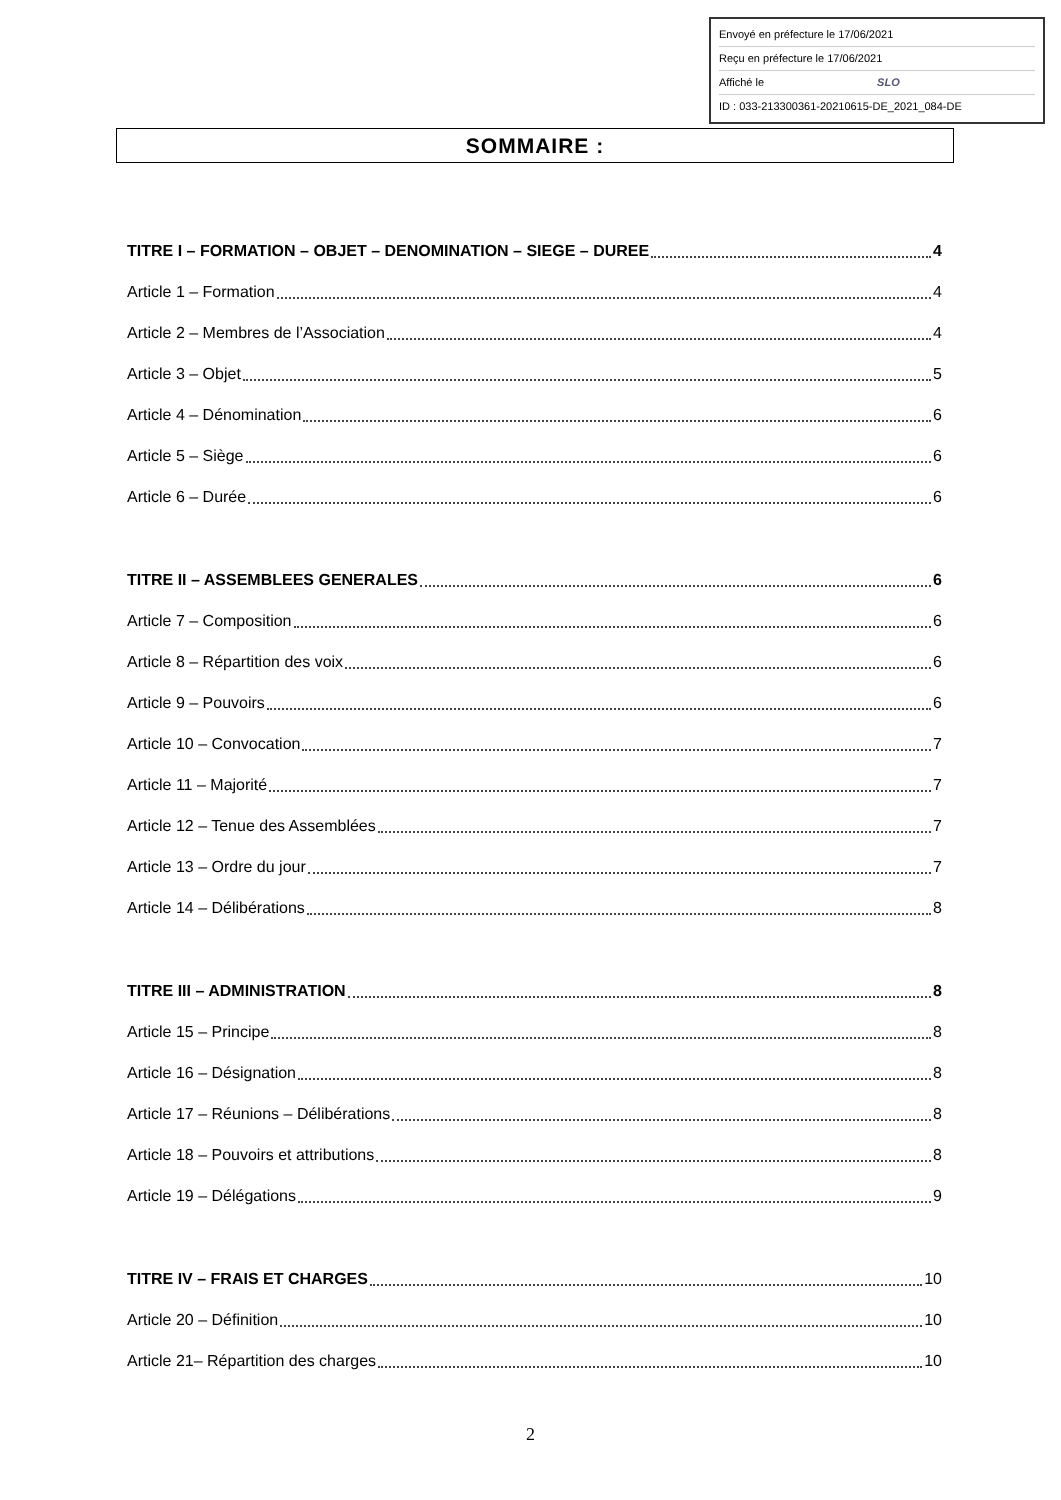Envoyé en préfecture le 17/06/2021
Reçu en préfecture le 17/06/2021
Affiché le SLO
ID : 033-213300361-20210615-DE_2021_084-DE
SOMMAIRE :
TITRE I – FORMATION – OBJET – DENOMINATION – SIEGE – DUREE 4
Article 1 – Formation 4
Article 2 – Membres de l’Association 4
Article 3 – Objet 5
Article 4 – Dénomination 6
Article 5 – Siège 6
Article 6 – Durée 6
TITRE II – ASSEMBLEES GENERALES 6
Article 7 – Composition 6
Article 8 – Répartition des voix 6
Article 9 – Pouvoirs 6
Article 10 – Convocation 7
Article 11 – Majorité 7
Article 12 – Tenue des Assemblées 7
Article 13 – Ordre du jour 7
Article 14 – Délibérations 8
TITRE III – ADMINISTRATION 8
Article 15 – Principe 8
Article 16 – Désignation 8
Article 17 – Réunions – Délibérations 8
Article 18 – Pouvoirs et attributions 8
Article 19 – Délégations 9
TITRE IV – FRAIS ET CHARGES 10
Article 20 – Définition 10
Article 21– Répartition des charges 10
2